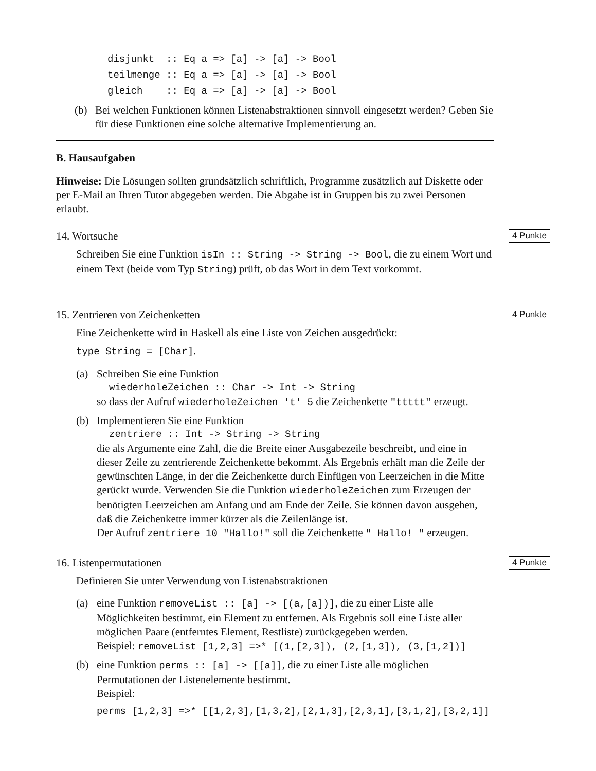disjunkt :: Eq a => [a] -> [a] -> Bool teilmenge :: Eq a => [a] -> [a] -> Bool gleich :: Eq a => [a] -> [a] -> Bool
(b) Bei welchen Funktionen können Listenabstraktionen sinnvoll eingesetzt werden? Geben Sie für diese Funktionen eine solche alternative Implementierung an.
B. Hausaufgaben
Hinweise: Die Lösungen sollten grundsätzlich schriftlich, Programme zusätzlich auf Diskette oder per E-Mail an Ihren Tutor abgegeben werden. Die Abgabe ist in Gruppen bis zu zwei Personen erlaubt.
14. Wortsuche 4 Punkte
Schreiben Sie eine Funktion isIn :: String -> String -> Bool, die zu einem Wort und einem Text (beide vom Typ String) prüft, ob das Wort in dem Text vorkommt.
15. Zentrieren von Zeichenketten 4 Punkte
Eine Zeichenkette wird in Haskell als eine Liste von Zeichen ausgedrückt:
type String = [Char].
(a) Schreiben Sie eine Funktion
wiederholeZeichen :: Char -> Int -> String
so dass der Aufruf wiederholeZeichen 't' 5 die Zeichenkette "ttttt" erzeugt.
(b) Implementieren Sie eine Funktion
zentriere :: Int -> String -> String
die als Argumente eine Zahl, die die Breite einer Ausgabezeile beschreibt, und eine in dieser Zeile zu zentrierende Zeichenkette bekommt. Als Ergebnis erhält man die Zeile der gewünschten Länge, in der die Zeichenkette durch Einfügen von Leerzeichen in die Mitte gerückt wurde. Verwenden Sie die Funktion wiederholeZeichen zum Erzeugen der benötigten Leerzeichen am Anfang und am Ende der Zeile. Sie können davon ausgehen, daß die Zeichenkette immer kürzer als die Zeilenlänge ist.
Der Aufruf zentriere 10 "Hallo!" soll die Zeichenkette " Hallo! " erzeugen.
16. Listenpermutationen 4 Punkte
Definieren Sie unter Verwendung von Listenabstraktionen
(a) eine Funktion removeList :: [a] -> [(a,[a])], die zu einer Liste alle Möglichkeiten bestimmt, ein Element zu entfernen. Als Ergebnis soll eine Liste aller möglichen Paare (entferntes Element, Restliste) zurückgegeben werden.
Beispiel: removeList [1,2,3] =>* [(1,[2,3]), (2,[1,3]), (3,[1,2])]
(b) eine Funktion perms :: [a] -> [[a]], die zu einer Liste alle möglichen Permutationen der Listenelemente bestimmt.
Beispiel:
perms [1,2,3] =>* [[1,2,3],[1,3,2],[2,1,3],[2,3,1],[3,1,2],[3,2,1]]